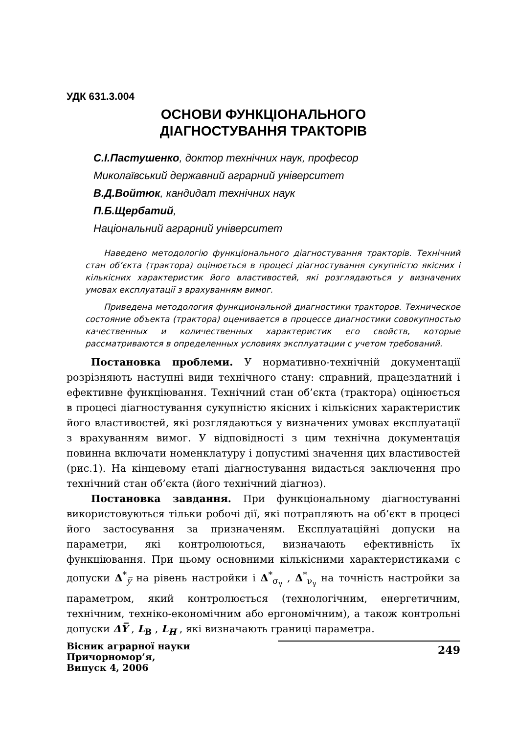УДК 631.3.004
ОСНОВИ ФУНКЦІОНАЛЬНОГО
ДІАГНОСТУВАННЯ ТРАКТОРІВ
С.І.Пастушенко, доктор технічних наук, професор
Миколаївський державний аграрний університет
В.Д.Войтюк, кандидат технічних наук
П.Б.Щербатий,
Національний аграрний університет
Наведено методологію функціонального діагностування тракторів. Технічний стан об’єкта (трактора) оцінюється в процесі діагностування сукупністю якісних і кількісних характеристик його властивостей, які розглядаються у визначених умовах експлуатації з врахуванням вимог.
Приведена методология функциональной диагностики тракторов. Техническое состояние объекта (трактора) оценивается в процессе диагностики совокупностью качественных и количественных характеристик его свойств, которые рассматриваются в определенных условиях эксплуатации с учетом требований.
Постановка проблеми. У нормативно-технічній документації розрізняють наступні види технічного стану: справний, працездатний і ефективне функціювання. Технічний стан об’єкта (трактора) оцінюється в процесі діагностування сукупністю якісних і кількісних характеристик його властивостей, які розглядаються у визначених умовах експлуатації з врахуванням вимог. У відповідності з цим технічна документація повинна включати номенклатуру і допустимі значення цих властивостей (рис.1). На кінцевому етапі діагностування видається заключення про технічний стан об’єкта (його технічний діагноз).
Постановка завдання. При функціональному діагностуванні використовуються тільки робочі дії, які потрапляють на об’єкт в процесі його застосування за призначеням. Експлуатаційні допуски на параметри, які контролюються, визначають ефективність їх функціювання. При цьому основними кількісними характеристиками є допуски Δ<sup>*</sup><sub>y̅</sub> на рівень настройки і Δ<sup>*</sup><sub>σ<sub>γ</sub></sub> , Δ<sup>*</sup><sub>ν<sub>γ</sub></sub> на точність настройки за параметром, який контролюється (технологічним, енергетичним, технічним, техніко-економічним або ергономічним), а також контрольні допуски ΔY̅ , L<sub>B</sub> , L<sub>H</sub> , які визначають границі параметра.
Вісник аграрної науки Причорномор’я,
Випуск 4, 2006
249